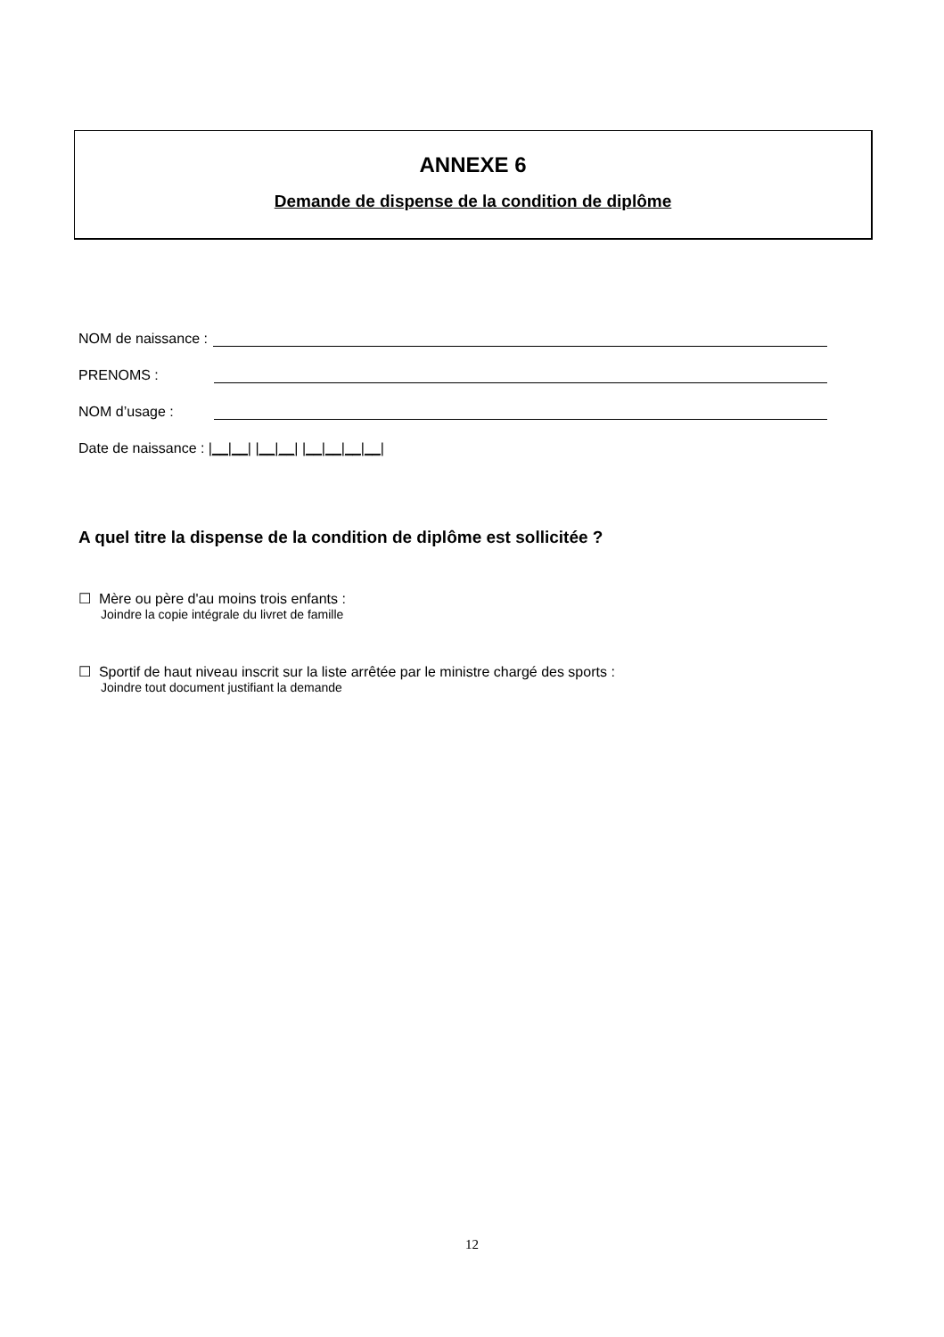ANNEXE 6
Demande de dispense de la condition de diplôme
NOM de naissance :
PRENOMS :
NOM d’usage :
Date de naissance : |__|__| |__|__| |__|__|__|__|
A quel titre la dispense de la condition de diplôme est sollicitée ?
☐ Mère ou père d'au moins trois enfants :
Joindre la copie intégrale du livret de famille
☐ Sportif de haut niveau inscrit sur la liste arrêtée par le ministre chargé des sports :
Joindre tout document justifiant la demande
12